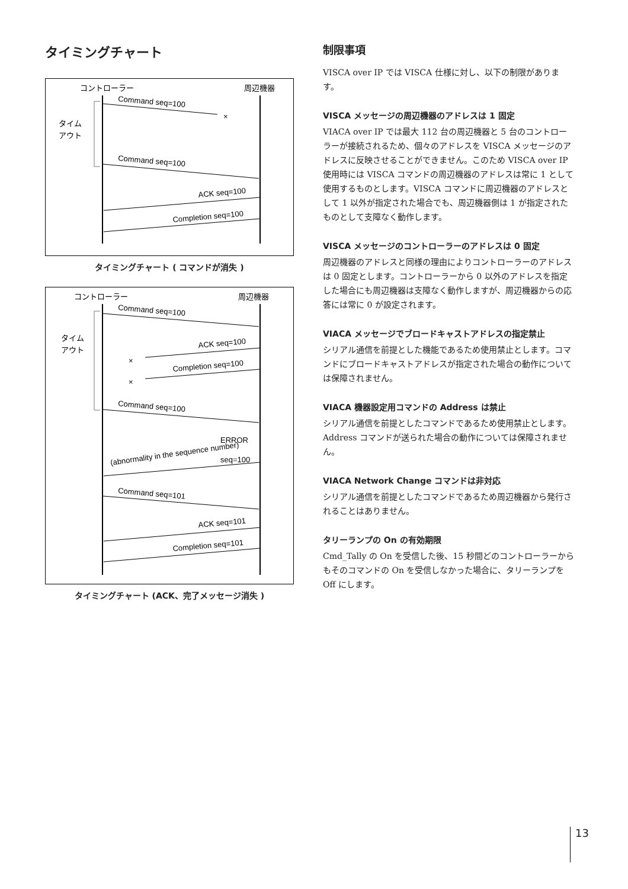タイミングチャート
コントローラー
周辺機器
タイム
アウト
Command seq=100
×
Command seq=100
ACK seq=100
Completion seq=100
タイミングチャート ( コマンドが消失 )
コントローラー
周辺機器
タイム
アウト
Command seq=100
ACK seq=100
×
Completion seq=100
×
Command seq=100
ERROR
(abnormality in the sequence number)
seq=100
Command seq=101
ACK seq=101
Completion seq=101
タイミングチャート (ACK、完了メッセージ消失 )
制限事項
VISCA over IP では VISCA 仕様に対し、以下の制限があります。
VISCA メッセージの周辺機器のアドレスは 1 固定
VIACA over IP では最大 112 台の周辺機器と 5 台のコントローラーが接続されるため、個々のアドレスを VISCA メッセージのアドレスに反映させることができません。このため VISCA over IP 使用時には VISCA コマンドの周辺機器のアドレスは常に 1 として使用するものとします。VISCA コマンドに周辺機器のアドレスとして 1 以外が指定された場合でも、周辺機器側は 1 が指定されたものとして支障なく動作します。
VISCA メッセージのコントローラーのアドレスは 0 固定
周辺機器のアドレスと同様の理由によりコントローラーのアドレスは 0 固定とします。コントローラーから 0 以外のアドレスを指定した場合にも周辺機器は支障なく動作しますが、周辺機器からの応答には常に 0 が設定されます。
VIACA メッセージでブロードキャストアドレスの指定禁止
シリアル通信を前提とした機能であるため使用禁止とします。コマンドにブロードキャストアドレスが指定された場合の動作については保障されません。
VIACA 機器設定用コマンドの Address は禁止
シリアル通信を前提としたコマンドであるため使用禁止とします。Address コマンドが送られた場合の動作については保障されません。
VIACA Network Change コマンドは非対応
シリアル通信を前提としたコマンドであるため周辺機器から発行されることはありません。
タリーランプの On の有効期限
Cmd_Tally の On を受信した後、15 秒間どのコントローラーからもそのコマンドの On を受信しなかった場合に、タリーランプを Off にします。
13